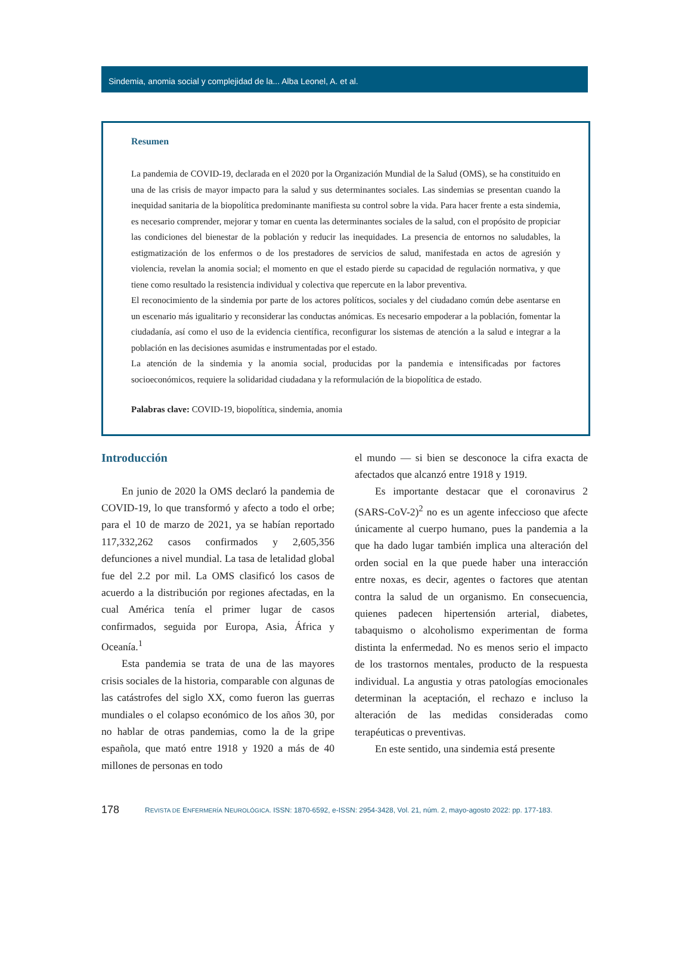Sindemia, anomia social y complejidad de la... Alba Leonel, A. et al.
Resumen
La pandemia de COVID-19, declarada en el 2020 por la Organización Mundial de la Salud (OMS), se ha constituido en una de las crisis de mayor impacto para la salud y sus determinantes sociales. Las sindemias se presentan cuando la inequidad sanitaria de la biopolítica predominante manifiesta su control sobre la vida. Para hacer frente a esta sindemia, es necesario comprender, mejorar y tomar en cuenta las determinantes sociales de la salud, con el propósito de propiciar las condiciones del bienestar de la población y reducir las inequidades. La presencia de entornos no saludables, la estigmatización de los enfermos o de los prestadores de servicios de salud, manifestada en actos de agresión y violencia, revelan la anomia social; el momento en que el estado pierde su capacidad de regulación normativa, y que tiene como resultado la resistencia individual y colectiva que repercute en la labor preventiva.
El reconocimiento de la sindemia por parte de los actores políticos, sociales y del ciudadano común debe asentarse en un escenario más igualitario y reconsiderar las conductas anómicas. Es necesario empoderar a la población, fomentar la ciudadanía, así como el uso de la evidencia científica, reconfigurar los sistemas de atención a la salud e integrar a la población en las decisiones asumidas e instrumentadas por el estado.
La atención de la sindemia y la anomia social, producidas por la pandemia e intensificadas por factores socioeconómicos, requiere la solidaridad ciudadana y la reformulación de la biopolítica de estado.
Palabras clave: COVID-19, biopolítica, sindemia, anomia
Introducción
En junio de 2020 la OMS declaró la pandemia de COVID-19, lo que transformó y afecto a todo el orbe; para el 10 de marzo de 2021, ya se habían reportado 117,332,262 casos confirmados y 2,605,356 defunciones a nivel mundial. La tasa de letalidad global fue del 2.2 por mil. La OMS clasificó los casos de acuerdo a la distribución por regiones afectadas, en la cual América tenía el primer lugar de casos confirmados, seguida por Europa, Asia, África y Oceanía.<sup>1</sup>
Esta pandemia se trata de una de las mayores crisis sociales de la historia, comparable con algunas de las catástrofes del siglo XX, como fueron las guerras mundiales o el colapso económico de los años 30, por no hablar de otras pandemias, como la de la gripe española, que mató entre 1918 y 1920 a más de 40 millones de personas en todo
el mundo — si bien se desconoce la cifra exacta de afectados que alcanzó entre 1918 y 1919.
Es importante destacar que el coronavirus 2 (SARS-CoV-2)<sup>2</sup> no es un agente infeccioso que afecte únicamente al cuerpo humano, pues la pandemia a la que ha dado lugar también implica una alteración del orden social en la que puede haber una interacción entre noxas, es decir, agentes o factores que atentan contra la salud de un organismo. En consecuencia, quienes padecen hipertensión arterial, diabetes, tabaquismo o alcoholismo experimentan de forma distinta la enfermedad. No es menos serio el impacto de los trastornos mentales, producto de la respuesta individual. La angustia y otras patologías emocionales determinan la aceptación, el rechazo e incluso la alteración de las medidas consideradas como terapéuticas o preventivas.
En este sentido, una sindemia está presente
178 REVISTA DE ENFERMERÍA NEUROLÓGICA. ISSN: 1870-6592, e-ISSN: 2954-3428, Vol. 21, núm. 2, mayo-agosto 2022: pp. 177-183.